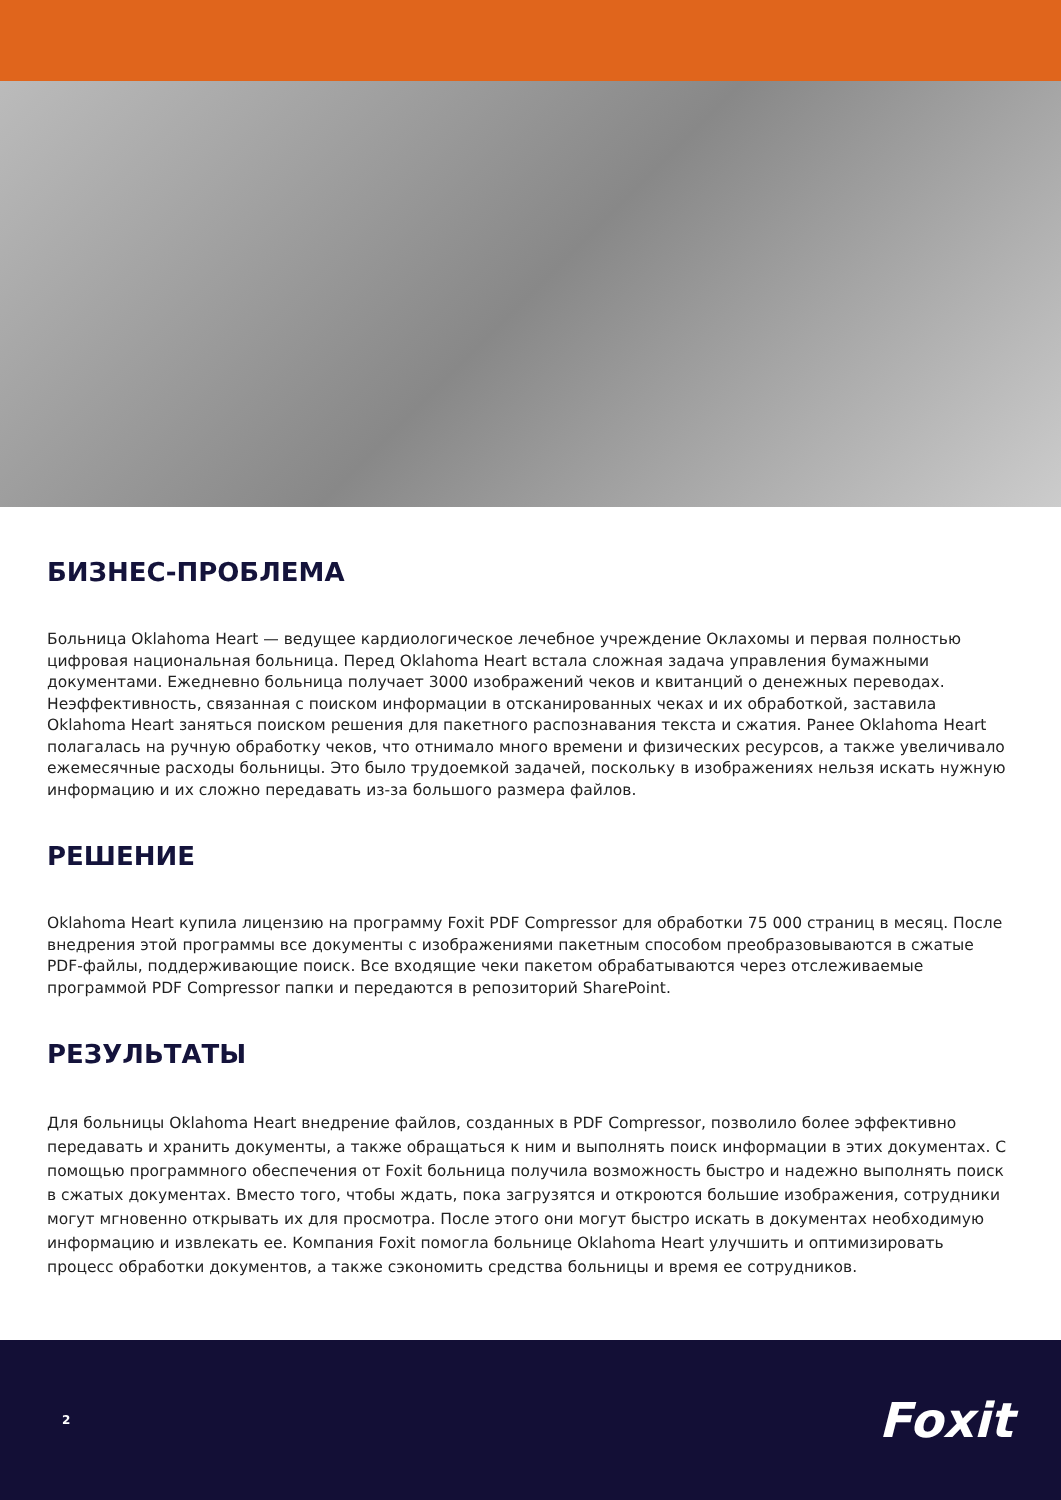БИЗНЕС-ПРОБЛЕМА
Больница Oklahoma Heart — ведущее кардиологическое лечебное учреждение Оклахомы и первая полностью цифровая национальная больница. Перед Oklahoma Heart встала сложная задача управления бумажными документами. Ежедневно больница получает 3000 изображений чеков и квитанций о денежных переводах. Неэффективность, связанная с поиском информации в отсканированных чеках и их обработкой, заставила Oklahoma Heart заняться поиском решения для пакетного распознавания текста и сжатия. Ранее Oklahoma Heart полагалась на ручную обработку чеков, что отнимало много времени и физических ресурсов, а также увеличивало ежемесячные расходы больницы. Это было трудоемкой задачей, поскольку в изображениях нельзя искать нужную информацию и их сложно передавать из-за большого размера файлов.
РЕШЕНИЕ
Oklahoma Heart купила лицензию на программу Foxit PDF Compressor для обработки 75 000 страниц в месяц. После внедрения этой программы все документы с изображениями пакетным способом преобразовываются в сжатые PDF-файлы, поддерживающие поиск. Все входящие чеки пакетом обрабатываются через отслеживаемые программой PDF Compressor папки и передаются в репозиторий SharePoint.
РЕЗУЛЬТАТЫ
Для больницы Oklahoma Heart внедрение файлов, созданных в PDF Compressor, позволило более эффективно передавать и хранить документы, а также обращаться к ним и выполнять поиск информации в этих документах. С помощью программного обеспечения от Foxit больница получила возможность быстро и надежно выполнять поиск в сжатых документах. Вместо того, чтобы ждать, пока загрузятся и откроются большие изображения, сотрудники могут мгновенно открывать их для просмотра. После этого они могут быстро искать в документах необходимую информацию и извлекать ее. Компания Foxit помогла больнице Oklahoma Heart улучшить и оптимизировать процесс обработки документов, а также сэкономить средства больницы и время ее сотрудников.
2 Foxit